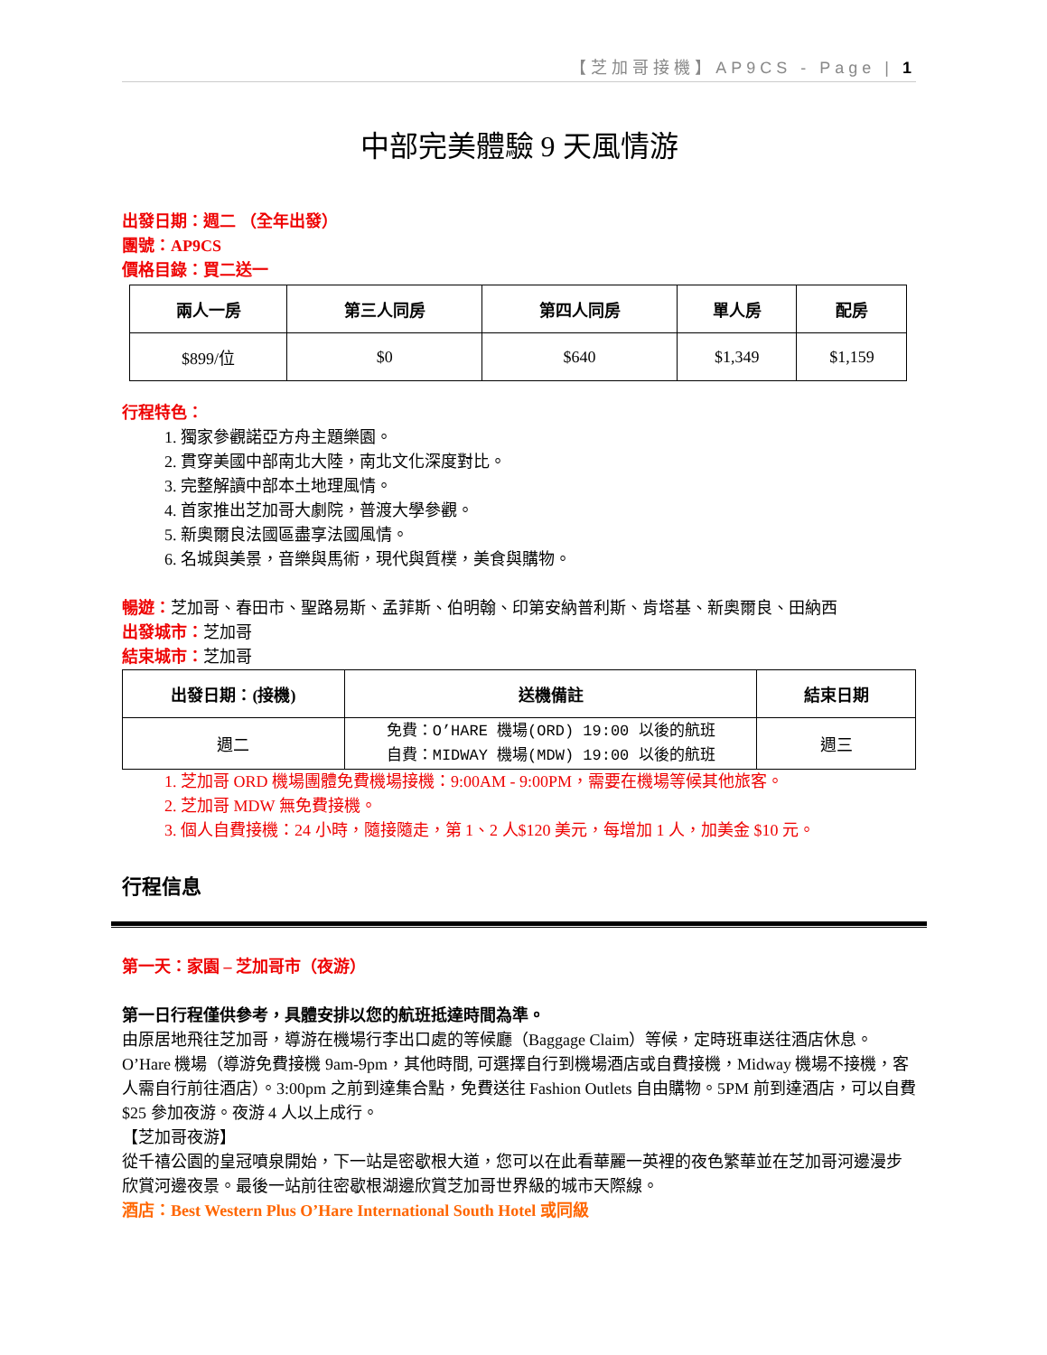【芝加哥接機】AP9CS - Page | 1
中部完美體驗 9 天風情游
出發日期：週二 （全年出發）
團號：AP9CS
價格目錄：買二送一
| 兩人一房 | 第三人同房 | 第四人同房 | 單人房 | 配房 |
| --- | --- | --- | --- | --- |
| $899/位 | $0 | $640 | $1,349 | $1,159 |
行程特色：
1. 獨家參觀諾亞方舟主題樂園。
2. 貫穿美國中部南北大陸，南北文化深度對比。
3. 完整解讀中部本土地理風情。
4. 首家推出芝加哥大劇院，普渡大學參觀。
5. 新奧爾良法國區盡享法國風情。
6. 名城與美景，音樂與馬術，現代與質樸，美食與購物。
暢遊：芝加哥、春田市、聖路易斯、孟菲斯、伯明翰、印第安納普利斯、肯塔基、新奧爾良、田納西
出發城市：芝加哥
結束城市：芝加哥
| 出發日期：(接機) | 送機備註 | 結束日期 |
| --- | --- | --- |
| 週二 | 免費：O’HARE 機場(ORD) 19:00 以後的航班 自費：MIDWAY 機場(MDW) 19:00 以後的航班 | 週三 |
1. 芝加哥 ORD 機場團體免費機場接機：9:00AM - 9:00PM，需要在機場等候其他旅客。
2. 芝加哥 MDW 無免費接機。
3. 個人自費接機：24 小時，隨接隨走，第 1、2 人$120 美元，每增加 1 人，加美金 $10 元。
行程信息
第一天：家園 – 芝加哥市（夜游）
第一日行程僅供參考，具體安排以您的航班抵達時間為準。
由原居地飛往芝加哥，導游在機場行李出口處的等候廳（Baggage Claim）等候，定時班車送往酒店休息。 O’Hare 機場（導游免費接機 9am-9pm，其他時間, 可選擇自行到機場酒店或自費接機，Midway 機場不接機，客人需自行前往酒店）。3:00pm 之前到達集合點，免費送往 Fashion Outlets 自由購物。5PM 前到達酒店，可以自費$25 參加夜游。夜游 4 人以上成行。
【芝加哥夜游】
從千禧公園的皇冠噴泉開始，下一站是密歇根大道，您可以在此看華麗一英裡的夜色繁華並在芝加哥河邊漫步欣賞河邊夜景。最後一站前往密歇根湖邊欣賞芝加哥世界級的城市天際線。
酒店：Best Western Plus O’Hare International South Hotel 或同級